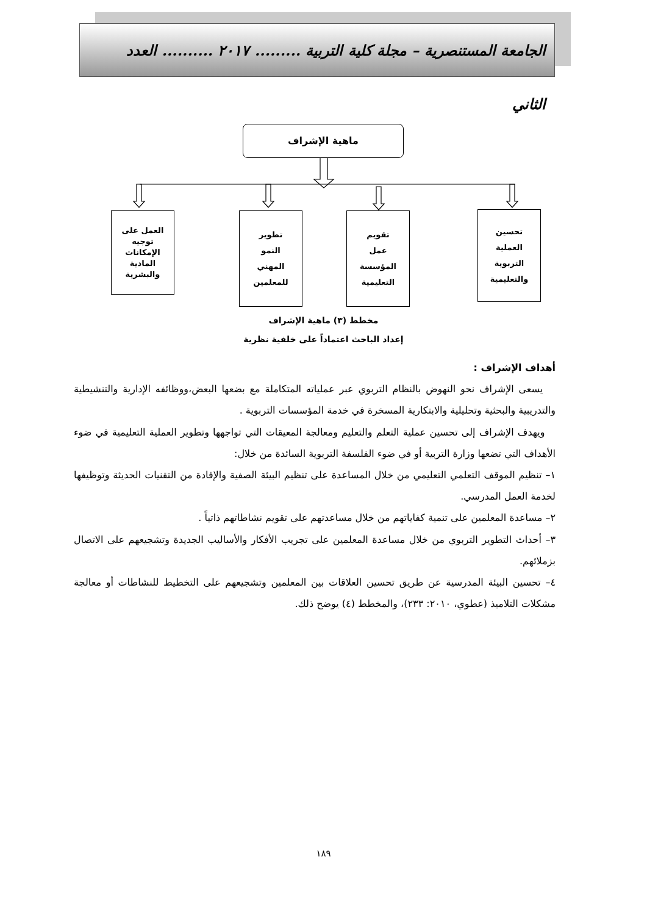الجامعة المستنصرية – مجلة كلية التربية ......... ٢٠١٧ .......... العدد الثاني
ماهية الإشراف
العمل على
توجيه
الإمكانات
المادية
والبشرية
تطوير
النمو
المهني
للمعلمين
تقويم
عمل
المؤسسة
التعليمية
تحسين
العملية
التربوية
والتعليمية
مخطط (٣) ماهية الإشراف
إعداد الباحث اعتماداً على خلفية نظرية
أهداف الإشراف :
يسعى الإشراف نحو النهوض بالنظام التربوي عبر عملياته المتكاملة مع بضعها البعض،ووظائفه الإدارية والتنشيطية والتدريبية والبحثية وتحليلية والابتكارية المسخرة في خدمة المؤسسات التربوية .
ويهدف الإشراف إلى تحسين عملية التعلم والتعليم ومعالجة المعيقات التي تواجهها وتطوير العملية التعليمية في ضوء الأهداف التي تضعها وزارة التربية أو في ضوء الفلسفة التربوية السائدة من خلال:
١– تنظيم الموقف التعلمي التعليمي من خلال المساعدة على تنظيم البيئة الصفية والإفادة من التقنيات الحديثة وتوظيفها لخدمة العمل المدرسي.
٢– مساعدة المعلمين على تنمية كفاياتهم من خلال مساعدتهم على تقويم نشاطاتهم ذاتياً .
٣– أحداث التطوير التربوي من خلال مساعدة المعلمين على تجريب الأفكار والأساليب الجديدة وتشجيعهم على الاتصال بزملائهم.
٤– تحسين البيئة المدرسية عن طريق تحسين العلاقات بين المعلمين وتشجيعهم على التخطيط للنشاطات أو معالجة مشكلات التلاميذ (عطوي، ٢٠١٠: ٢٣٣)، والمخطط (٤) يوضح ذلك.
١٨٩